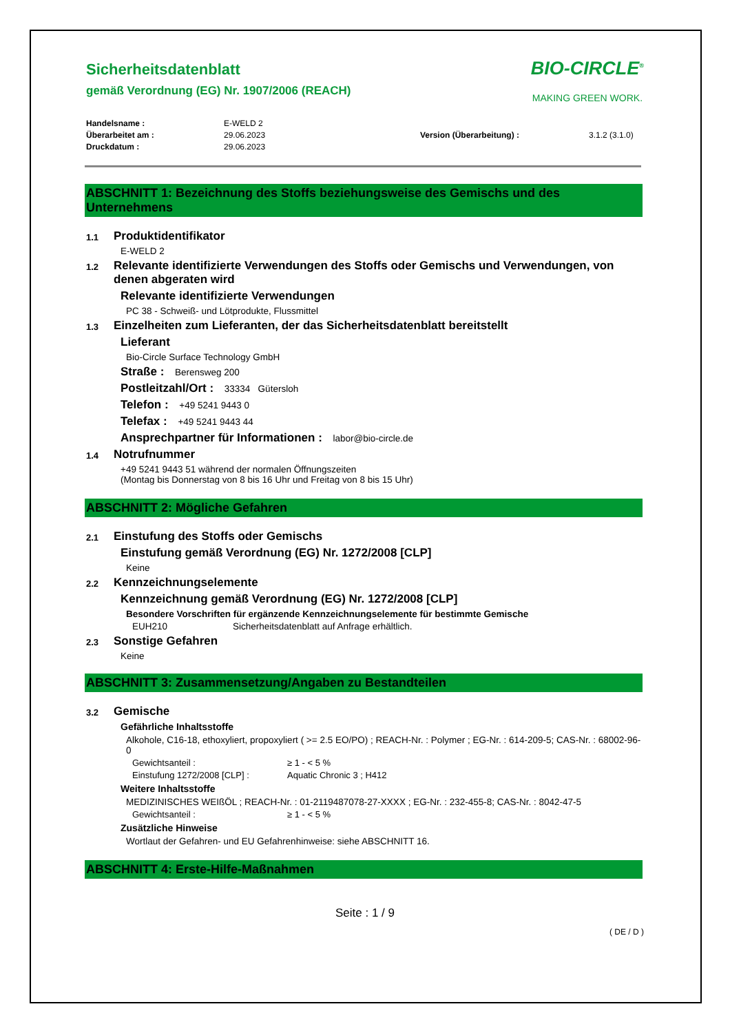Sicherheitsdatenblatt
gemäß Verordnung (EG) Nr. 1907/2006 (REACH)
BIO-CIRCLE<sup>®</sup>
MAKING GREEN WORK.
Handelsname :
Überarbeitet am :
Druckdatum :
E-WELD 2
29.06.2023
29.06.2023
Version (Überarbeitung) :
3.1.2 (3.1.0)
ABSCHNITT 1: Bezeichnung des Stoffs beziehungsweise des Gemischs und des Unternehmens
1.1
Produktidentifikator
E-WELD 2
1.2
Relevante identifizierte Verwendungen des Stoffs oder Gemischs und Verwendungen, von denen abgeraten wird
Relevante identifizierte Verwendungen
PC 38 - Schweiß- und Lötprodukte, Flussmittel
1.3
Einzelheiten zum Lieferanten, der das Sicherheitsdatenblatt bereitstellt
Lieferant
Bio-Circle Surface Technology GmbH
Straße : Berensweg 200
Postleitzahl/Ort : 33334 Gütersloh
Telefon : +49 5241 9443 0
Telefax : +49 5241 9443 44
Ansprechpartner für Informationen : labor@bio-circle.de
1.4
Notrufnummer
+49 5241 9443 51 während der normalen Öffnungszeiten
(Montag bis Donnerstag von 8 bis 16 Uhr und Freitag von 8 bis 15 Uhr)
ABSCHNITT 2: Mögliche Gefahren
2.1
Einstufung des Stoffs oder Gemischs
Einstufung gemäß Verordnung (EG) Nr. 1272/2008 [CLP]
Keine
2.2
Kennzeichnungselemente
Kennzeichnung gemäß Verordnung (EG) Nr. 1272/2008 [CLP]
Besondere Vorschriften für ergänzende Kennzeichnungselemente für bestimmte Gemische
EUH210 Sicherheitsdatenblatt auf Anfrage erhältlich.
2.3
Sonstige Gefahren
Keine
ABSCHNITT 3: Zusammensetzung/Angaben zu Bestandteilen
3.2
Gemische
Gefährliche Inhaltsstoffe
Alkohole, C16-18, ethoxyliert, propoxyliert ( >= 2.5 EO/PO) ; REACH-Nr. : Polymer ; EG-Nr. : 614-209-5; CAS-Nr. : 68002-96-0
Gewichtsanteil : ≥ 1 - < 5 %
Einstufung 1272/2008 [CLP] : Aquatic Chronic 3 ; H412
Weitere Inhaltsstoffe
MEDIZINISCHES WEIßÖL ; REACH-Nr. : 01-2119487078-27-XXXX ; EG-Nr. : 232-455-8; CAS-Nr. : 8042-47-5
Gewichtsanteil : ≥ 1 - < 5 %
Zusätzliche Hinweise
Wortlaut der Gefahren- und EU Gefahrenhinweise: siehe ABSCHNITT 16.
ABSCHNITT 4: Erste-Hilfe-Maßnahmen
Seite : 1 / 9
( DE / D )